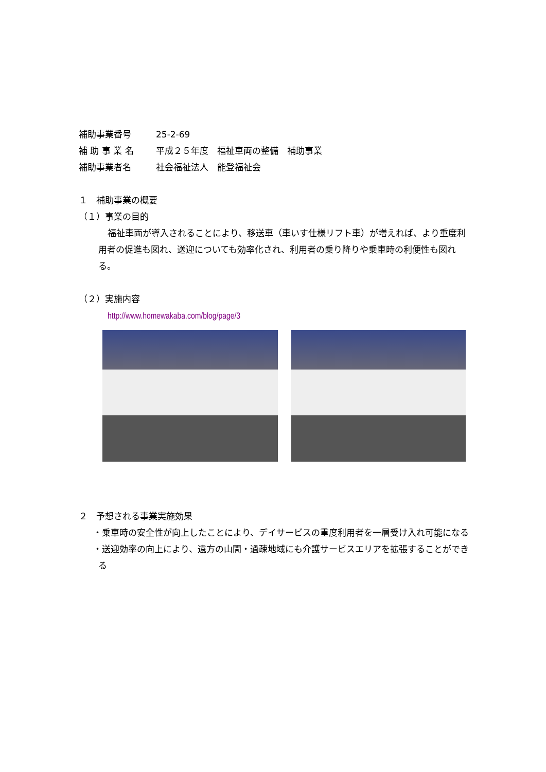補助事業番号 25-2-69
補 助 事 業 名 平成２５年度　福祉車両の整備　補助事業
補助事業者名 社会福祉法人　能登福祉会
１　補助事業の概要
（１）事業の目的
福祉車両が導入されることにより、移送車（車いす仕様リフト車）が増えれば、より重度利用者の促進も図れ、送迎についても効率化され、利用者の乗り降りや乗車時の利便性も図れる。
（２）実施内容
http://www.homewakaba.com/blog/page/3
２　予想される事業実施効果
・乗車時の安全性が向上したことにより、デイサービスの重度利用者を一層受け入れ可能になる
・送迎効率の向上により、遠方の山間・過疎地域にも介護サービスエリアを拡張することができる